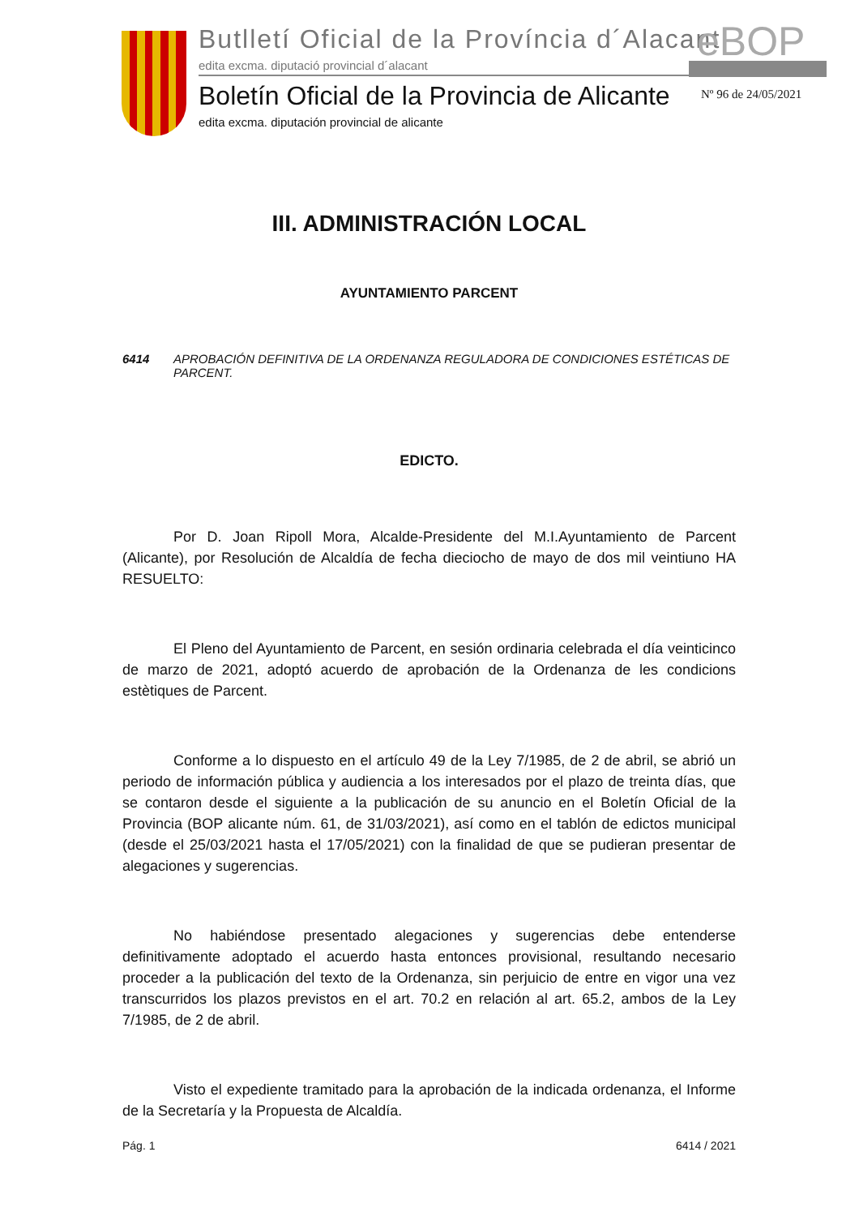Butlletí Oficial de la Província d´Alacant
edita excma. diputació provincial d´alacant
eBOP
Boletín Oficial de la Provincia de Alicante
edita excma. diputación provincial de alicante
Nº 96 de 24/05/2021
III. ADMINISTRACIÓN LOCAL
AYUNTAMIENTO PARCENT
6414 APROBACIÓN DEFINITIVA DE LA ORDENANZA REGULADORA DE CONDICIONES ESTÉTICAS DE PARCENT.
EDICTO.
Por D. Joan Ripoll Mora, Alcalde-Presidente del M.I.Ayuntamiento de Parcent (Alicante), por Resolución de Alcaldía de fecha dieciocho de mayo de dos mil veintiuno HA RESUELTO:
El Pleno del Ayuntamiento de Parcent, en sesión ordinaria celebrada el día veinticinco de marzo de 2021, adoptó acuerdo de aprobación de la Ordenanza de les condicions estètiques de Parcent.
Conforme a lo dispuesto en el artículo 49 de la Ley 7/1985, de 2 de abril, se abrió un periodo de información pública y audiencia a los interesados por el plazo de treinta días, que se contaron desde el siguiente a la publicación de su anuncio en el Boletín Oficial de la Provincia (BOP alicante núm. 61, de 31/03/2021), así como en el tablón de edictos municipal (desde el 25/03/2021 hasta el 17/05/2021) con la finalidad de que se pudieran presentar de alegaciones y sugerencias.
No habiéndose presentado alegaciones y sugerencias debe entenderse definitivamente adoptado el acuerdo hasta entonces provisional, resultando necesario proceder a la publicación del texto de la Ordenanza, sin perjuicio de entre en vigor una vez transcurridos los plazos previstos en el art. 70.2 en relación al art. 65.2, ambos de la Ley 7/1985, de 2 de abril.
Visto el expediente tramitado para la aprobación de la indicada ordenanza, el Informe de la Secretaría y la Propuesta de Alcaldía.
Pág. 1 6414 / 2021